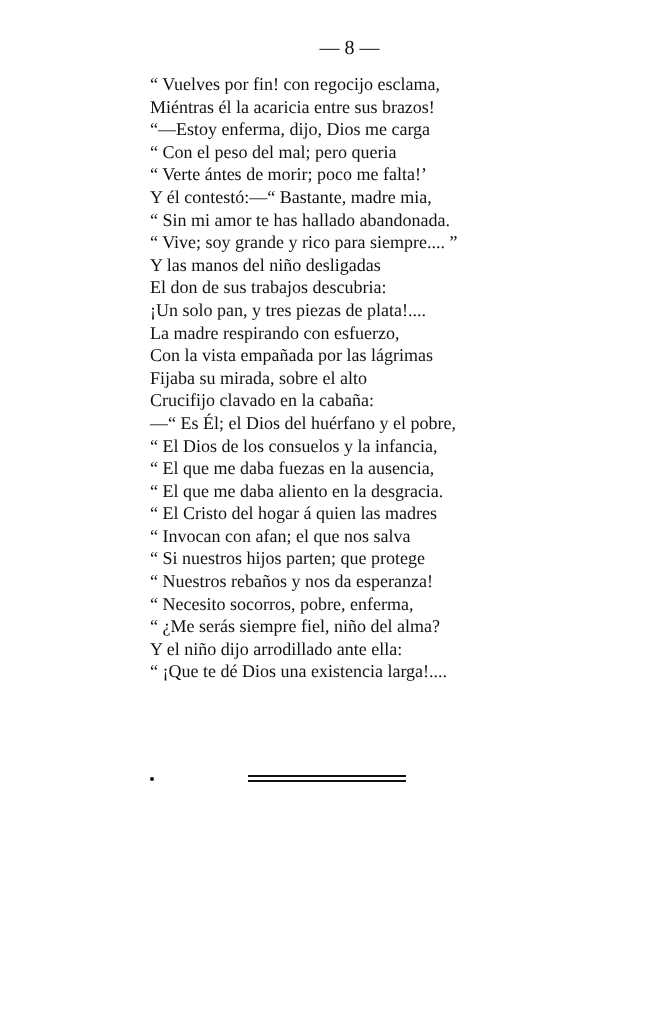— 8 —
“ Vuelves por fin! con regocijo esclama,
Miéntras él la acaricia entre sus brazos!
“—Estoy enferma, dijo, Dios me carga
“ Con el peso del mal; pero queria
“ Verte ántes de morir; poco me falta!’
Y él contestó:—“ Bastante, madre mia,
“ Sin mi amor te has hallado abandonada.
“ Vive; soy grande y rico para siempre.... ”
Y las manos del niño desligadas
El don de sus trabajos descubria:
¡Un solo pan, y tres piezas de plata!....
La madre respirando con esfuerzo,
Con la vista empañada por las lágrimas
Fijaba su mirada, sobre el alto
Crucifijo clavado en la cabaña:
—“ Es Él; el Dios del huérfano y el pobre,
“ El Dios de los consuelos y la infancia,
“ El que me daba fuezas en la ausencia,
“ El que me daba aliento en la desgracia.
“ El Cristo del hogar á quien las madres
“ Invocan con afan; el que nos salva
“ Si nuestros hijos parten; que protege
“ Nuestros rebaños y nos da esperanza!
“ Necesito socorros, pobre, enferma,
“ ¿Me serás siempre fiel, niño del alma?
Y el niño dijo arrodillado ante ella:
“ ¡Que te dé Dios una existencia larga!....